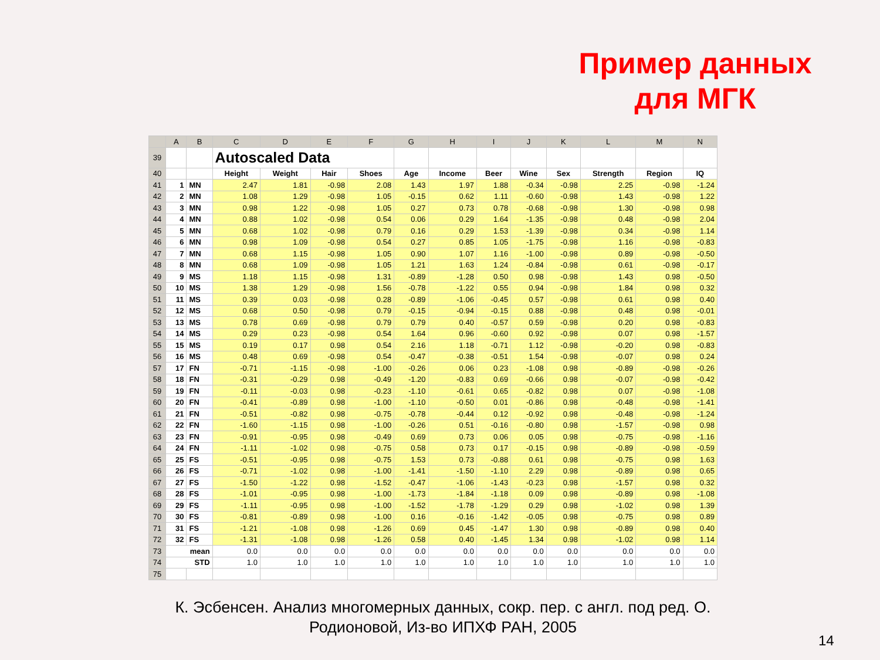Пример данных
для МГК
| | A | B | C | D | E | F | G | H | I | J | K | L | M | N |
| --- | --- | --- | --- | --- | --- | --- | --- | --- | --- | --- | --- | --- | --- | --- |
| 39 | | | Autoscaled Data | | | | | | | | | | | |
| 40 | | | Height | Weight | Hair | Shoes | Age | Income | Beer | Wine | Sex | Strength | Region | IQ |
| 41 | 1 | MN | 2.47 | 1.81 | -0.98 | 2.08 | 1.43 | 1.97 | 1.88 | -0.34 | -0.98 | 2.25 | -0.98 | -1.24 |
| 42 | 2 | MN | 1.08 | 1.29 | -0.98 | 1.05 | -0.15 | 0.62 | 1.11 | -0.60 | -0.98 | 1.43 | -0.98 | 1.22 |
| 43 | 3 | MN | 0.98 | 1.22 | -0.98 | 1.05 | 0.27 | 0.73 | 0.78 | -0.68 | -0.98 | 1.30 | -0.98 | 0.98 |
| 44 | 4 | MN | 0.88 | 1.02 | -0.98 | 0.54 | 0.06 | 0.29 | 1.64 | -1.35 | -0.98 | 0.48 | -0.98 | 2.04 |
| 45 | 5 | MN | 0.68 | 1.02 | -0.98 | 0.79 | 0.16 | 0.29 | 1.53 | -1.39 | -0.98 | 0.34 | -0.98 | 1.14 |
| 46 | 6 | MN | 0.98 | 1.09 | -0.98 | 0.54 | 0.27 | 0.85 | 1.05 | -1.75 | -0.98 | 1.16 | -0.98 | -0.83 |
| 47 | 7 | MN | 0.68 | 1.15 | -0.98 | 1.05 | 0.90 | 1.07 | 1.16 | -1.00 | -0.98 | 0.89 | -0.98 | -0.50 |
| 48 | 8 | MN | 0.68 | 1.09 | -0.98 | 1.05 | 1.21 | 1.63 | 1.24 | -0.84 | -0.98 | 0.61 | -0.98 | -0.17 |
| 49 | 9 | MS | 1.18 | 1.15 | -0.98 | 1.31 | -0.89 | -1.28 | 0.50 | 0.98 | -0.98 | 1.43 | 0.98 | -0.50 |
| 50 | 10 | MS | 1.38 | 1.29 | -0.98 | 1.56 | -0.78 | -1.22 | 0.55 | 0.94 | -0.98 | 1.84 | 0.98 | 0.32 |
| 51 | 11 | MS | 0.39 | 0.03 | -0.98 | 0.28 | -0.89 | -1.06 | -0.45 | 0.57 | -0.98 | 0.61 | 0.98 | 0.40 |
| 52 | 12 | MS | 0.68 | 0.50 | -0.98 | 0.79 | -0.15 | -0.94 | -0.15 | 0.88 | -0.98 | 0.48 | 0.98 | -0.01 |
| 53 | 13 | MS | 0.78 | 0.69 | -0.98 | 0.79 | 0.79 | 0.40 | -0.57 | 0.59 | -0.98 | 0.20 | 0.98 | -0.83 |
| 54 | 14 | MS | 0.29 | 0.23 | -0.98 | 0.54 | 1.64 | 0.96 | -0.60 | 0.92 | -0.98 | 0.07 | 0.98 | -1.57 |
| 55 | 15 | MS | 0.19 | 0.17 | 0.98 | 0.54 | 2.16 | 1.18 | -0.71 | 1.12 | -0.98 | -0.20 | 0.98 | -0.83 |
| 56 | 16 | MS | 0.48 | 0.69 | -0.98 | 0.54 | -0.47 | -0.38 | -0.51 | 1.54 | -0.98 | -0.07 | 0.98 | 0.24 |
| 57 | 17 | FN | -0.71 | -1.15 | -0.98 | -1.00 | -0.26 | 0.06 | 0.23 | -1.08 | 0.98 | -0.89 | -0.98 | -0.26 |
| 58 | 18 | FN | -0.31 | -0.29 | 0.98 | -0.49 | -1.20 | -0.83 | 0.69 | -0.66 | 0.98 | -0.07 | -0.98 | -0.42 |
| 59 | 19 | FN | -0.11 | -0.03 | 0.98 | -0.23 | -1.10 | -0.61 | 0.65 | -0.82 | 0.98 | 0.07 | -0.98 | -1.08 |
| 60 | 20 | FN | -0.41 | -0.89 | 0.98 | -1.00 | -1.10 | -0.50 | 0.01 | -0.86 | 0.98 | -0.48 | -0.98 | -1.41 |
| 61 | 21 | FN | -0.51 | -0.82 | 0.98 | -0.75 | -0.78 | -0.44 | 0.12 | -0.92 | 0.98 | -0.48 | -0.98 | -1.24 |
| 62 | 22 | FN | -1.60 | -1.15 | 0.98 | -1.00 | -0.26 | 0.51 | -0.16 | -0.80 | 0.98 | -1.57 | -0.98 | 0.98 |
| 63 | 23 | FN | -0.91 | -0.95 | 0.98 | -0.49 | 0.69 | 0.73 | 0.06 | 0.05 | 0.98 | -0.75 | -0.98 | -1.16 |
| 64 | 24 | FN | -1.11 | -1.02 | 0.98 | -0.75 | 0.58 | 0.73 | 0.17 | -0.15 | 0.98 | -0.89 | -0.98 | -0.59 |
| 65 | 25 | FS | -0.51 | -0.95 | 0.98 | -0.75 | 1.53 | 0.73 | -0.88 | 0.61 | 0.98 | -0.75 | 0.98 | 1.63 |
| 66 | 26 | FS | -0.71 | -1.02 | 0.98 | -1.00 | -1.41 | -1.50 | -1.10 | 2.29 | 0.98 | -0.89 | 0.98 | 0.65 |
| 67 | 27 | FS | -1.50 | -1.22 | 0.98 | -1.52 | -0.47 | -1.06 | -1.43 | -0.23 | 0.98 | -1.57 | 0.98 | 0.32 |
| 68 | 28 | FS | -1.01 | -0.95 | 0.98 | -1.00 | -1.73 | -1.84 | -1.18 | 0.09 | 0.98 | -0.89 | 0.98 | -1.08 |
| 69 | 29 | FS | -1.11 | -0.95 | 0.98 | -1.00 | -1.52 | -1.78 | -1.29 | 0.29 | 0.98 | -1.02 | 0.98 | 1.39 |
| 70 | 30 | FS | -0.81 | -0.89 | 0.98 | -1.00 | 0.16 | -0.16 | -1.42 | -0.05 | 0.98 | -0.75 | 0.98 | 0.89 |
| 71 | 31 | FS | -1.21 | -1.08 | 0.98 | -1.26 | 0.69 | 0.45 | -1.47 | 1.30 | 0.98 | -0.89 | 0.98 | 0.40 |
| 72 | 32 | FS | -1.31 | -1.08 | 0.98 | -1.26 | 0.58 | 0.40 | -1.45 | 1.34 | 0.98 | -1.02 | 0.98 | 1.14 |
| 73 | mean | | 0.0 | 0.0 | 0.0 | 0.0 | 0.0 | 0.0 | 0.0 | 0.0 | 0.0 | 0.0 | 0.0 | 0.0 |
| 74 | STD | | 1.0 | 1.0 | 1.0 | 1.0 | 1.0 | 1.0 | 1.0 | 1.0 | 1.0 | 1.0 | 1.0 | 1.0 |
| 75 | | | | | | | | | | | | | | |
К. Эсбенсен. Анализ многомерных данных, сокр. пер. с англ. под ред. О. Родионовой, Из-во ИПХФ РАН, 2005
14